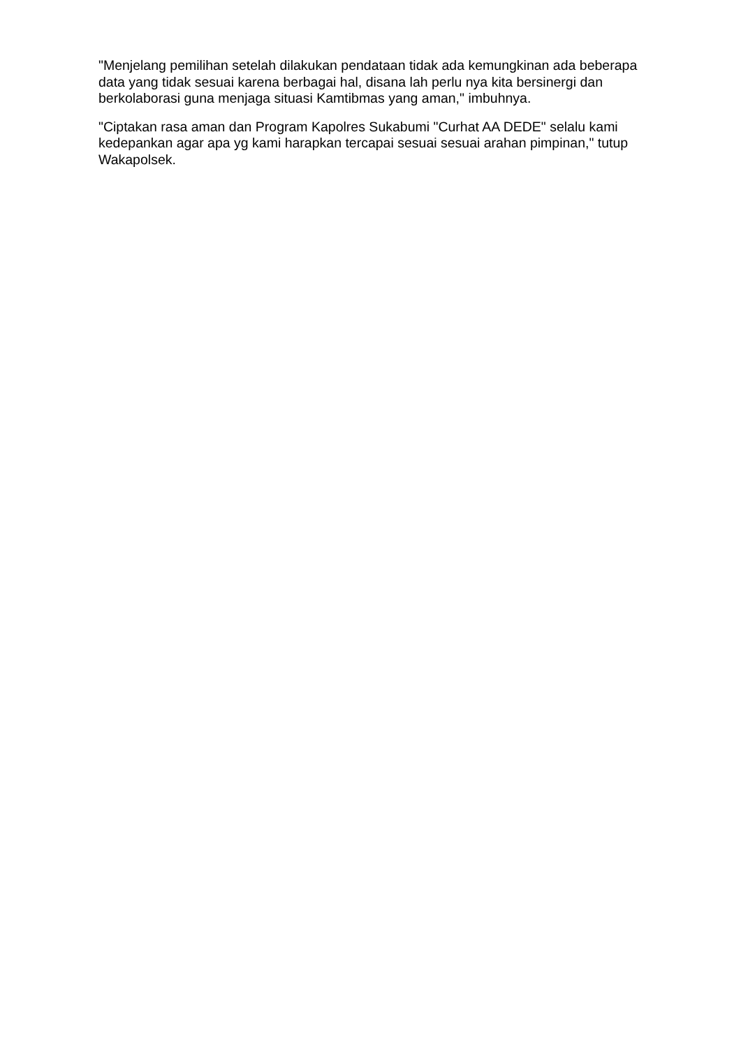"Menjelang pemilihan setelah dilakukan pendataan tidak ada kemungkinan ada beberapa data yang tidak sesuai karena berbagai hal, disana lah perlu nya kita bersinergi dan berkolaborasi guna menjaga situasi Kamtibmas yang aman," imbuhnya.
"Ciptakan rasa aman dan Program Kapolres Sukabumi "Curhat AA DEDE" selalu kami kedepankan agar apa yg kami harapkan tercapai sesuai sesuai arahan pimpinan," tutup Wakapolsek.